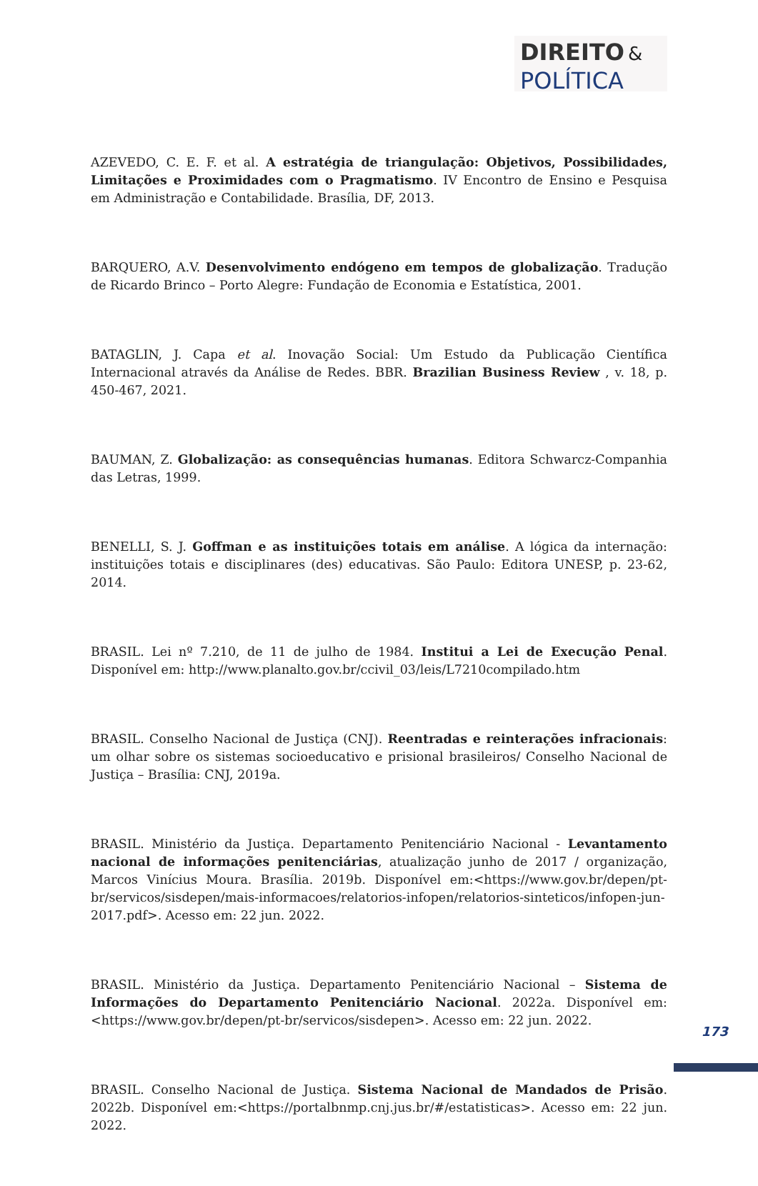DIREITO &
POLÍTICA
AZEVEDO, C. E. F. et al. A estratégia de triangulação: Objetivos, Possibilidades, Limitações e Proximidades com o Pragmatismo. IV Encontro de Ensino e Pesquisa em Administração e Contabilidade. Brasília, DF, 2013.
BARQUERO, A.V. Desenvolvimento endógeno em tempos de globalização. Tradução de Ricardo Brinco – Porto Alegre: Fundação de Economia e Estatística, 2001.
BATAGLIN, J. Capa et al. Inovação Social: Um Estudo da Publicação Científica Internacional através da Análise de Redes. BBR. Brazilian Business Review , v. 18, p. 450-467, 2021.
BAUMAN, Z. Globalização: as consequências humanas. Editora Schwarcz-Companhia das Letras, 1999.
BENELLI, S. J. Goffman e as instituições totais em análise. A lógica da internação: instituições totais e disciplinares (des) educativas. São Paulo: Editora UNESP, p. 23-62, 2014.
BRASIL. Lei nº 7.210, de 11 de julho de 1984. Institui a Lei de Execução Penal. Disponível em: http://www.planalto.gov.br/ccivil_03/leis/L7210compilado.htm
BRASIL. Conselho Nacional de Justiça (CNJ). Reentradas e reinterações infracionais: um olhar sobre os sistemas socioeducativo e prisional brasileiros/ Conselho Nacional de Justiça – Brasília: CNJ, 2019a.
BRASIL. Ministério da Justiça. Departamento Penitenciário Nacional - Levantamento nacional de informações penitenciárias, atualização junho de 2017 / organização, Marcos Vinícius Moura. Brasília. 2019b. Disponível em:<https://www.gov.br/depen/pt-br/servicos/sisdepen/mais-informacoes/relatorios-infopen/relatorios-sinteticos/infopen-jun-2017.pdf>. Acesso em: 22 jun. 2022.
BRASIL. Ministério da Justiça. Departamento Penitenciário Nacional – Sistema de Informações do Departamento Penitenciário Nacional. 2022a. Disponível em:<https://www.gov.br/depen/pt-br/servicos/sisdepen>. Acesso em: 22 jun. 2022.
BRASIL. Conselho Nacional de Justiça. Sistema Nacional de Mandados de Prisão. 2022b. Disponível em:<https://portalbnmp.cnj.jus.br/#/estatisticas>. Acesso em: 22 jun. 2022.
173